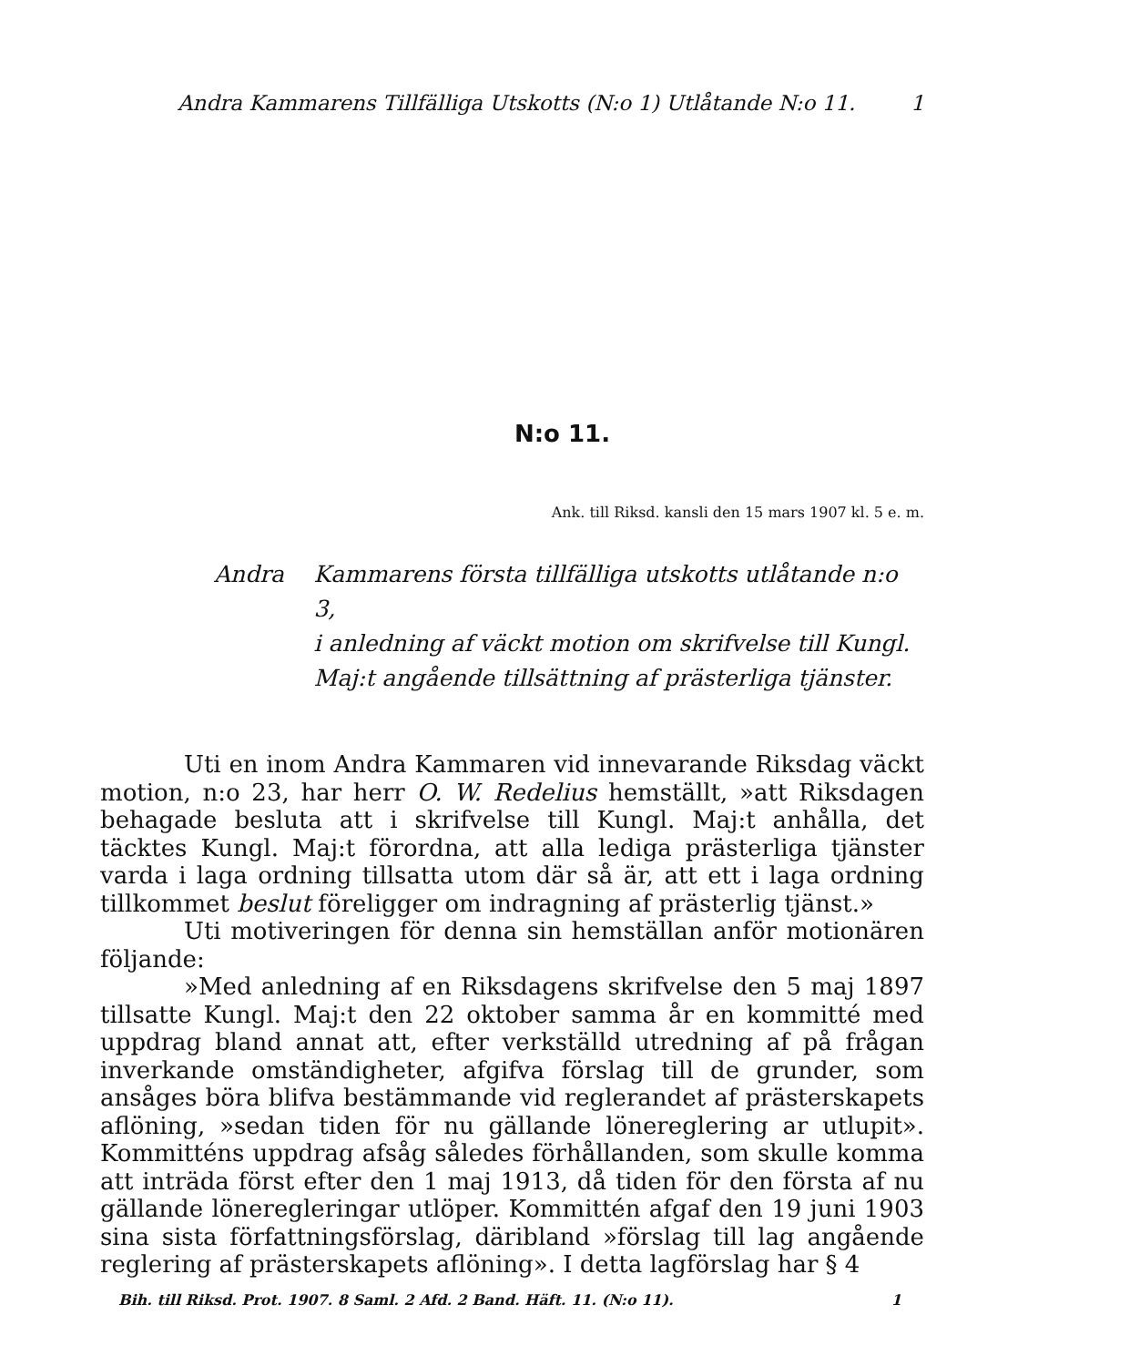Andra Kammarens Tillfälliga Utskotts (N:o 1) Utlåtande N:o 11. 1
N:o 11.
Ank. till Riksd. kansli den 15 mars 1907 kl. 5 e. m.
Andra Kammarens första tillfälliga utskotts utlåtande n:o 3,
i anledning af väckt motion om skrifvelse till Kungl.
Maj:t angående tillsättning af prästerliga tjänster.
Uti en inom Andra Kammaren vid innevarande Riksdag väckt motion, n:o 23, har herr O. W. Redelius hemställt, »att Riksdagen behagade besluta att i skrifvelse till Kungl. Maj:t anhålla, det täcktes Kungl. Maj:t förordna, att alla lediga prästerliga tjänster varda i laga ordning tillsatta utom där så är, att ett i laga ordning tillkommet beslut föreligger om indragning af prästerlig tjänst.»
Uti motiveringen för denna sin hemställan anför motionären följande:
»Med anledning af en Riksdagens skrifvelse den 5 maj 1897 tillsatte Kungl. Maj:t den 22 oktober samma år en kommitté med uppdrag bland annat att, efter verkställd utredning af på frågan inverkande omständigheter, afgifva förslag till de grunder, som ansåges böra blifva bestämmande vid reglerandet af prästerskapets aflöning, »sedan tiden för nu gällande lönereglering ar utlupit». Kommitténs uppdrag afsåg således förhållanden, som skulle komma att inträda först efter den 1 maj 1913, då tiden för den första af nu gällande löneregleringar utlöper. Kommittén afgaf den 19 juni 1903 sina sista författningsförslag, däribland »förslag till lag angående reglering af prästerskapets aflöning». I detta lagförslag har § 4
Bih. till Riksd. Prot. 1907. 8 Saml. 2 Afd. 2 Band. Häft. 11. (N:o 11). 1